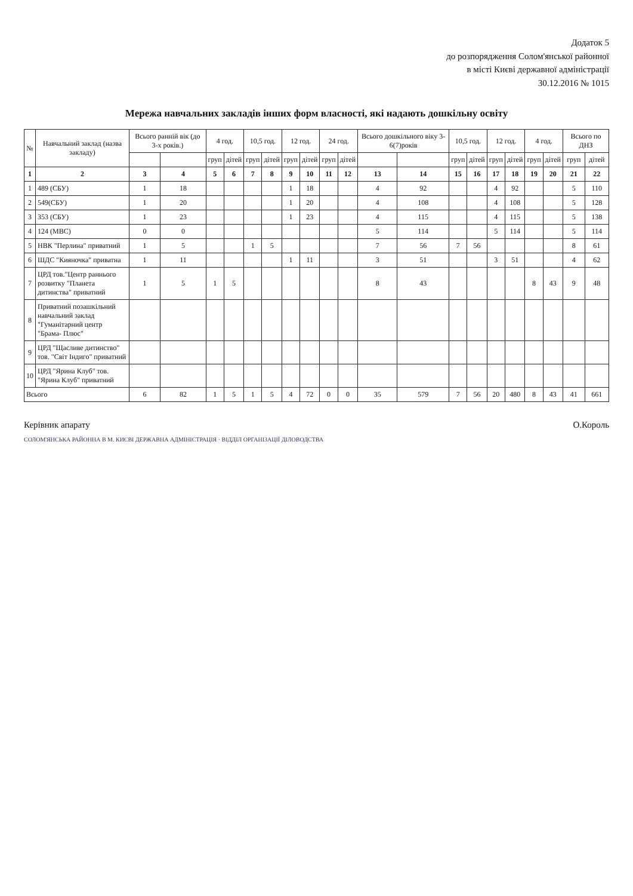Додаток 5
до розпорядження Солом'янської районної
в місті Києві державної адміністрації
30.12.2016 № 1015
Мережа навчальних закладів інших форм власності, які надають дошкільну освіту
| № | Навчальний заклад (назва закладу) | Всього ранній вік (до 3-х років.) | | 4 год. | | 10,5 год. | | 12 год. | | 24 год. | | Всього дошкільного віку 3-6(7)років | | 10,5 год. | | 12 год. | | 4 год. | | Всього по ДНЗ | |
| --- | --- | --- | --- | --- | --- | --- | --- | --- | --- | --- | --- | --- | --- | --- | --- | --- | --- | --- | --- | --- | --- |
| | | | | груп | дітей | груп | дітей | груп | дітей | груп | дітей | | | груп | дітей | груп | дітей | груп | дітей | груп | дітей |
| 1 | 2 | 3 | 4 | 5 | 6 | 7 | 8 | 9 | 10 | 11 | 12 | 13 | 14 | 15 | 16 | 17 | 18 | 19 | 20 | 21 | 22 |
| 1 | 489 (СБУ) | 1 | 18 | | | | | 1 | 18 | | | 4 | 92 | | | 4 | 92 | | | 5 | 110 |
| 2 | 549(СБУ) | 1 | 20 | | | | | 1 | 20 | | | 4 | 108 | | | 4 | 108 | | | 5 | 128 |
| 3 | 353 (СБУ) | 1 | 23 | | | | | 1 | 23 | | | 4 | 115 | | | 4 | 115 | | | 5 | 138 |
| 4 | 124 (МВС) | 0 | 0 | | | | | | | | | 5 | 114 | | | 5 | 114 | | | 5 | 114 |
| 5 | НВК "Перлина" приватний | 1 | 5 | | | 1 | 5 | | | | | 7 | 56 | 7 | 56 | | | | | 8 | 61 |
| 6 | ШДС "Кияночка" приватна | 1 | 11 | | | | | 1 | 11 | | | 3 | 51 | | | 3 | 51 | | | 4 | 62 |
| 7 | ЦРД тов."Центр раннього розвитку "Планета дитинства" приватний | 1 | 5 | 1 | 5 | | | | | | | 8 | 43 | | | | | 8 | 43 | 9 | 48 |
| 8 | Приватний позашкільний навчальний заклад "Гуманітарний центр "Брама- Плюс" | | | | | | | | | | | | | | | | | | | | |
| 9 | ЦРД "Щасливе дитинство" тов. "Світ Індиго" приватний | | | | | | | | | | | | | | | | | | | | |
| 10 | ЦРД "Ярина Клуб" тов. "Ярина Клуб" приватний | | | | | | | | | | | | | | | | | | | | |
| Всього | | 6 | 82 | 1 | 5 | 1 | 5 | 4 | 72 | 0 | 0 | 35 | 579 | 7 | 56 | 20 | 480 | 8 | 43 | 41 | 661 |
Керівник апарату О.Король
СОЛОМ'ЯНСЬКА РАЙОННА В М. КИЄВІ ДЕРЖАВНА АДМІНІСТРАЦІЯ · ВІДДІЛ ОРГАНІЗАЦІЇ ДІЛОВОДСТВА